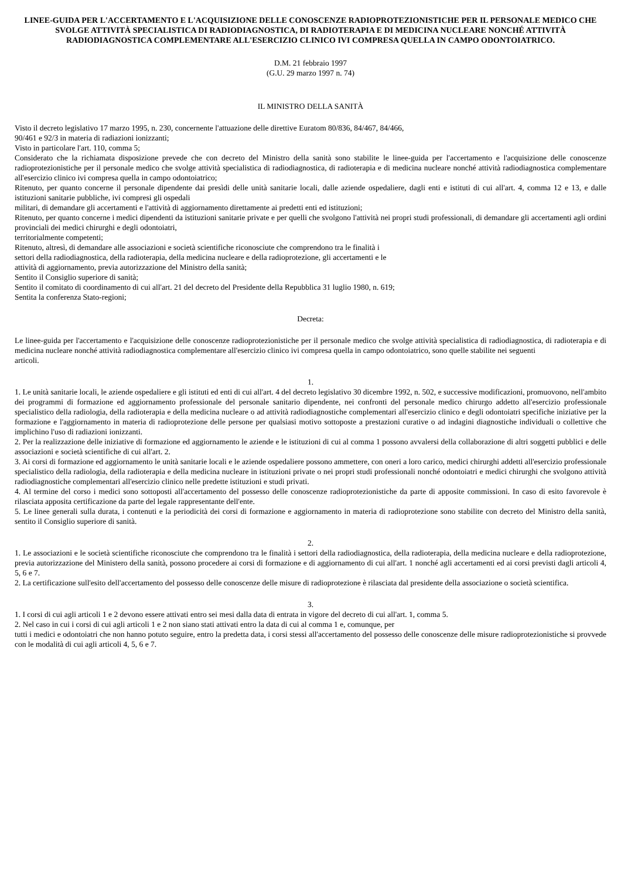LINEE-GUIDA PER L'ACCERTAMENTO E L'ACQUISIZIONE DELLE CONOSCENZE RADIOPROTEZIONISTICHE PER IL PERSONALE MEDICO CHE SVOLGE ATTIVITÀ SPECIALISTICA DI RADIODIAGNOSTICA, DI RADIOTERAPIA E DI MEDICINA NUCLEARE NONCHÉ ATTIVITÀ RADIODIAGNOSTICA COMPLEMENTARE ALL'ESERCIZIO CLINICO IVI COMPRESA QUELLA IN CAMPO ODONTOIATRICO.
D.M. 21 febbraio 1997
(G.U. 29 marzo 1997 n. 74)
IL MINISTRO DELLA SANITÀ
Visto il decreto legislativo 17 marzo 1995, n. 230, concernente l'attuazione delle direttive Euratom 80/836, 84/467, 84/466,
90/461 e 92/3 in materia di radiazioni ionizzanti;
Visto in particolare l'art. 110, comma 5;
Considerato che la richiamata disposizione prevede che con decreto del Ministro della sanità sono stabilite le linee-guida per l'accertamento e l'acquisizione delle conoscenze radioprotezionistiche per il personale medico che svolge attività specialistica di radiodiagnostica, di radioterapia e di medicina nucleare nonché attività radiodiagnostica complementare all'esercizio clinico ivi compresa quella in campo odontoiatrico;
Ritenuto, per quanto concerne il personale dipendente dai presìdi delle unità sanitarie locali, dalle aziende ospedaliere, dagli enti e istituti di cui all'art. 4, comma 12 e 13, e dalle istituzioni sanitarie pubbliche, ivi compresi gli ospedali
militari, di demandare gli accertamenti e l'attività di aggiornamento direttamente ai predetti enti ed istituzioni;
Ritenuto, per quanto concerne i medici dipendenti da istituzioni sanitarie private e per quelli che svolgono l'attività nei propri studi professionali, di demandare gli accertamenti agli ordini provinciali dei medici chirurghi e degli odontoiatri,
territorialmente competenti;
Ritenuto, altresì, di demandare alle associazioni e società scientifiche riconosciute che comprendono tra le finalità i
settori della radiodiagnostica, della radioterapia, della medicina nucleare e della radioprotezione, gli accertamenti e le
attività di aggiornamento, previa autorizzazione del Ministro della sanità;
Sentito il Consiglio superiore di sanità;
Sentito il comitato di coordinamento di cui all'art. 21 del decreto del Presidente della Repubblica 31 luglio 1980, n. 619;
Sentita la conferenza Stato-regioni;
Decreta:
Le linee-guida per l'accertamento e l'acquisizione delle conoscenze radioprotezionistiche per il personale medico che svolge attività specialistica di radiodiagnostica, di radioterapia e di medicina nucleare nonché attività radiodiagnostica complementare all'esercizio clinico ivi compresa quella in campo odontoiatrico, sono quelle stabilite nei seguenti
articoli.
1.
1. Le unità sanitarie locali, le aziende ospedaliere e gli istituti ed enti di cui all'art. 4 del decreto legislativo 30 dicembre 1992, n. 502, e successive modificazioni, promuovono, nell'ambito dei programmi di formazione ed aggiornamento professionale del personale sanitario dipendente, nei confronti del personale medico chirurgo addetto all'esercizio professionale specialistico della radiologia, della radioterapia e della medicina nucleare o ad attività radiodiagnostiche complementari all'esercizio clinico e degli odontoiatri specifiche iniziative per la formazione e l'aggiornamento in materia di radioprotezione delle persone per qualsiasi motivo sottoposte a prestazioni curative o ad indagini diagnostiche individuali o collettive che implichino l'uso di radiazioni ionizzanti.
2. Per la realizzazione delle iniziative di formazione ed aggiornamento le aziende e le istituzioni di cui al comma 1 possono avvalersi della collaborazione di altri soggetti pubblici e delle associazioni e società scientifiche di cui all'art. 2.
3. Ai corsi di formazione ed aggiornamento le unità sanitarie locali e le aziende ospedaliere possono ammettere, con oneri a loro carico, medici chirurghi addetti all'esercizio professionale specialistico della radiologia, della radioterapia e della medicina nucleare in istituzioni private o nei propri studi professionali nonché odontoiatri e medici chirurghi che svolgono attività radiodiagnostiche complementari all'esercizio clinico nelle predette istituzioni e studi privati.
4. Al termine del corso i medici sono sottoposti all'accertamento del possesso delle conoscenze radioprotezionistiche da parte di apposite commissioni. In caso di esito favorevole è rilasciata apposita certificazione da parte del legale rappresentante dell'ente.
5. Le linee generali sulla durata, i contenuti e la periodicità dei corsi di formazione e aggiornamento in materia di radioprotezione sono stabilite con decreto del Ministro della sanità, sentito il Consiglio superiore di sanità.
2.
1. Le associazioni e le società scientifiche riconosciute che comprendono tra le finalità i settori della radiodiagnostica, della radioterapia, della medicina nucleare e della radioprotezione, previa autorizzazione del Ministero della sanità, possono procedere ai corsi di formazione e di aggiornamento di cui all'art. 1 nonché agli accertamenti ed ai corsi previsti dagli articoli 4, 5, 6 e 7.
2. La certificazione sull'esito dell'accertamento del possesso delle conoscenze delle misure di radioprotezione è rilasciata dal presidente della associazione o società scientifica.
3.
1. I corsi di cui agli articoli 1 e 2 devono essere attivati entro sei mesi dalla data di entrata in vigore del decreto di cui all'art. 1, comma 5.
2. Nel caso in cui i corsi di cui agli articoli 1 e 2 non siano stati attivati entro la data di cui al comma 1 e, comunque, per
tutti i medici e odontoiatri che non hanno potuto seguire, entro la predetta data, i corsi stessi all'accertamento del possesso delle conoscenze delle misure radioprotezionistiche si provvede con le modalità di cui agli articoli 4, 5, 6 e 7.